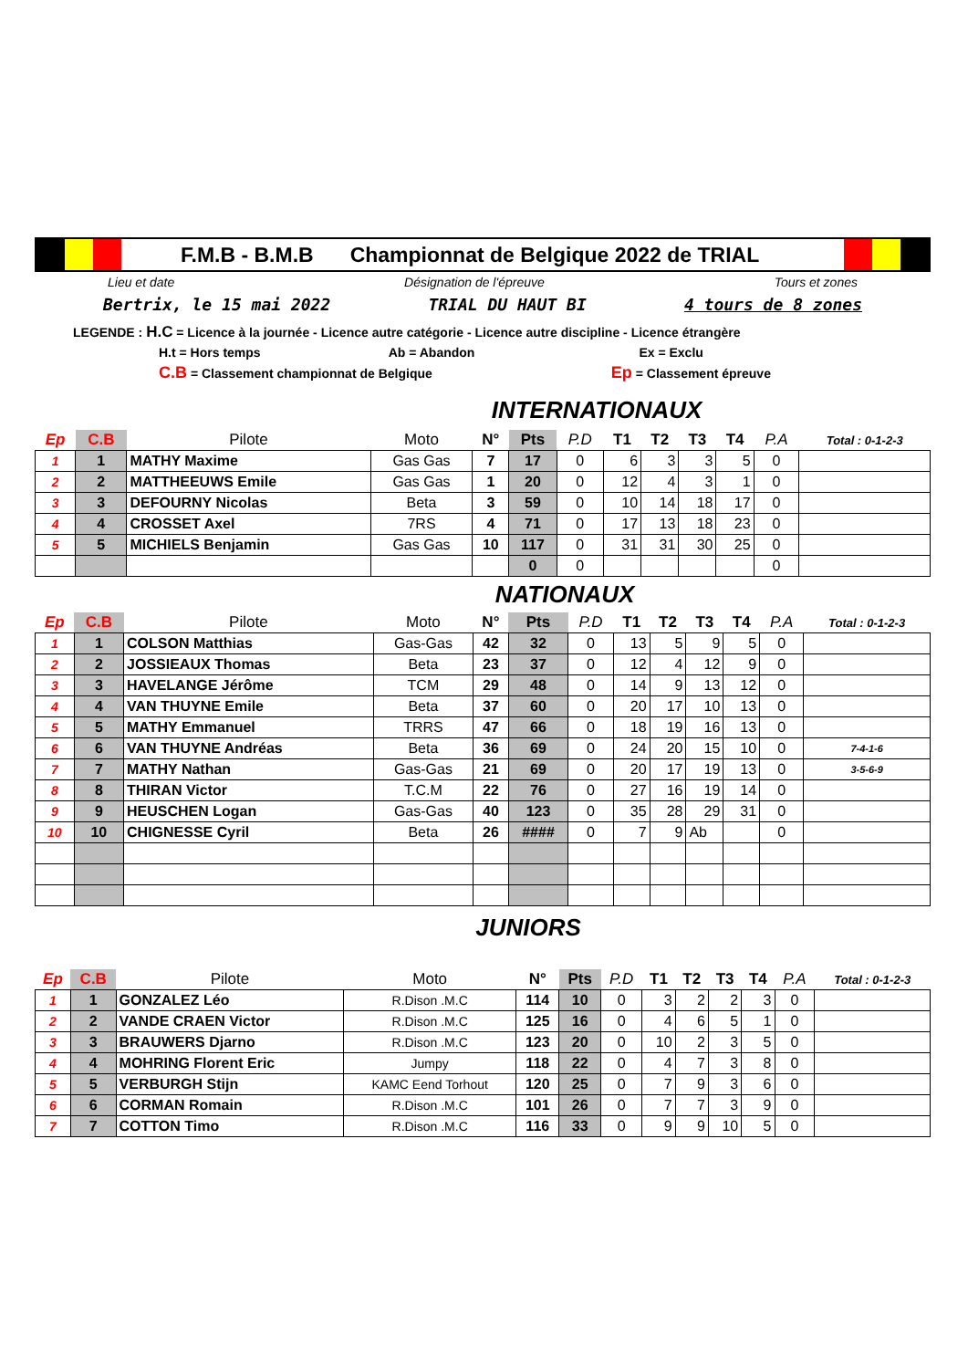F.M.B - B.M.B Championnat de Belgique 2022 de TRIAL
Lieu et date Désignation de l'épreuve Tours et zones
Bertrix, le 15 mai 2022 TRIAL DU HAUT BI 4 tours de 8 zones
LEGENDE : H.C = Licence à la journée - Licence autre catégorie - Licence autre discipline - Licence étrangère
H.t = Hors temps Ab = Abandon Ex = Exclu
C.B = Classement championnat de Belgique Ep = Classement épreuve
INTERNATIONAUX
| Ep | C.B | Pilote | Moto | N° | Pts | P.D | T1 | T2 | T3 | T4 | P.A | Total : 0-1-2-3 |
| --- | --- | --- | --- | --- | --- | --- | --- | --- | --- | --- | --- | --- |
| 1 | 1 | MATHY Maxime | Gas Gas | 7 | 17 | 0 | 6 | 3 | 3 | 5 | 0 | |
| 2 | 2 | MATTHEEUWS Emile | Gas Gas | 1 | 20 | 0 | 12 | 4 | 3 | 1 | 0 | |
| 3 | 3 | DEFOURNY Nicolas | Beta | 3 | 59 | 0 | 10 | 14 | 18 | 17 | 0 | |
| 4 | 4 | CROSSET Axel | 7RS | 4 | 71 | 0 | 17 | 13 | 18 | 23 | 0 | |
| 5 | 5 | MICHIELS Benjamin | Gas Gas | 10 | 117 | 0 | 31 | 31 | 30 | 25 | 0 | |
| | | | | | 0 | 0 | | | | | 0 | |
NATIONAUX
| Ep | C.B | Pilote | Moto | N° | Pts | P.D | T1 | T2 | T3 | T4 | P.A | Total : 0-1-2-3 |
| --- | --- | --- | --- | --- | --- | --- | --- | --- | --- | --- | --- | --- |
| 1 | 1 | COLSON Matthias | Gas-Gas | 42 | 32 | 0 | 13 | 5 | 9 | 5 | 0 | |
| 2 | 2 | JOSSIEAUX Thomas | Beta | 23 | 37 | 0 | 12 | 4 | 12 | 9 | 0 | |
| 3 | 3 | HAVELANGE Jérôme | TCM | 29 | 48 | 0 | 14 | 9 | 13 | 12 | 0 | |
| 4 | 4 | VAN THUYNE Emile | Beta | 37 | 60 | 0 | 20 | 17 | 10 | 13 | 0 | |
| 5 | 5 | MATHY Emmanuel | TRRS | 47 | 66 | 0 | 18 | 19 | 16 | 13 | 0 | |
| 6 | 6 | VAN THUYNE Andréas | Beta | 36 | 69 | 0 | 24 | 20 | 15 | 10 | 0 | 7-4-1-6 |
| 7 | 7 | MATHY Nathan | Gas-Gas | 21 | 69 | 0 | 20 | 17 | 19 | 13 | 0 | 3-5-6-9 |
| 8 | 8 | THIRAN Victor | T.C.M | 22 | 76 | 0 | 27 | 16 | 19 | 14 | 0 | |
| 9 | 9 | HEUSCHEN Logan | Gas-Gas | 40 | 123 | 0 | 35 | 28 | 29 | 31 | 0 | |
| 10 | 10 | CHIGNESSE Cyril | Beta | 26 | #### | 0 | 7 | 9 | Ab | | 0 | |
JUNIORS
| Ep | C.B | Pilote | Moto | N° | Pts | P.D | T1 | T2 | T3 | T4 | P.A | Total : 0-1-2-3 |
| --- | --- | --- | --- | --- | --- | --- | --- | --- | --- | --- | --- | --- |
| 1 | 1 | GONZALEZ Léo | R.Dison .M.C | 114 | 10 | 0 | 3 | 2 | 2 | 3 | 0 | |
| 2 | 2 | VANDE CRAEN Victor | R.Dison .M.C | 125 | 16 | 0 | 4 | 6 | 5 | 1 | 0 | |
| 3 | 3 | BRAUWERS Djarno | R.Dison .M.C | 123 | 20 | 0 | 10 | 2 | 3 | 5 | 0 | |
| 4 | 4 | MOHRING Florent Eric | Jumpy | 118 | 22 | 0 | 4 | 7 | 3 | 8 | 0 | |
| 5 | 5 | VERBURGH Stijn | KAMC Eend Torhout | 120 | 25 | 0 | 7 | 9 | 3 | 6 | 0 | |
| 6 | 6 | CORMAN Romain | R.Dison .M.C | 101 | 26 | 0 | 7 | 7 | 3 | 9 | 0 | |
| 7 | 7 | COTTON Timo | R.Dison .M.C | 116 | 33 | 0 | 9 | 9 | 10 | 5 | 0 | |